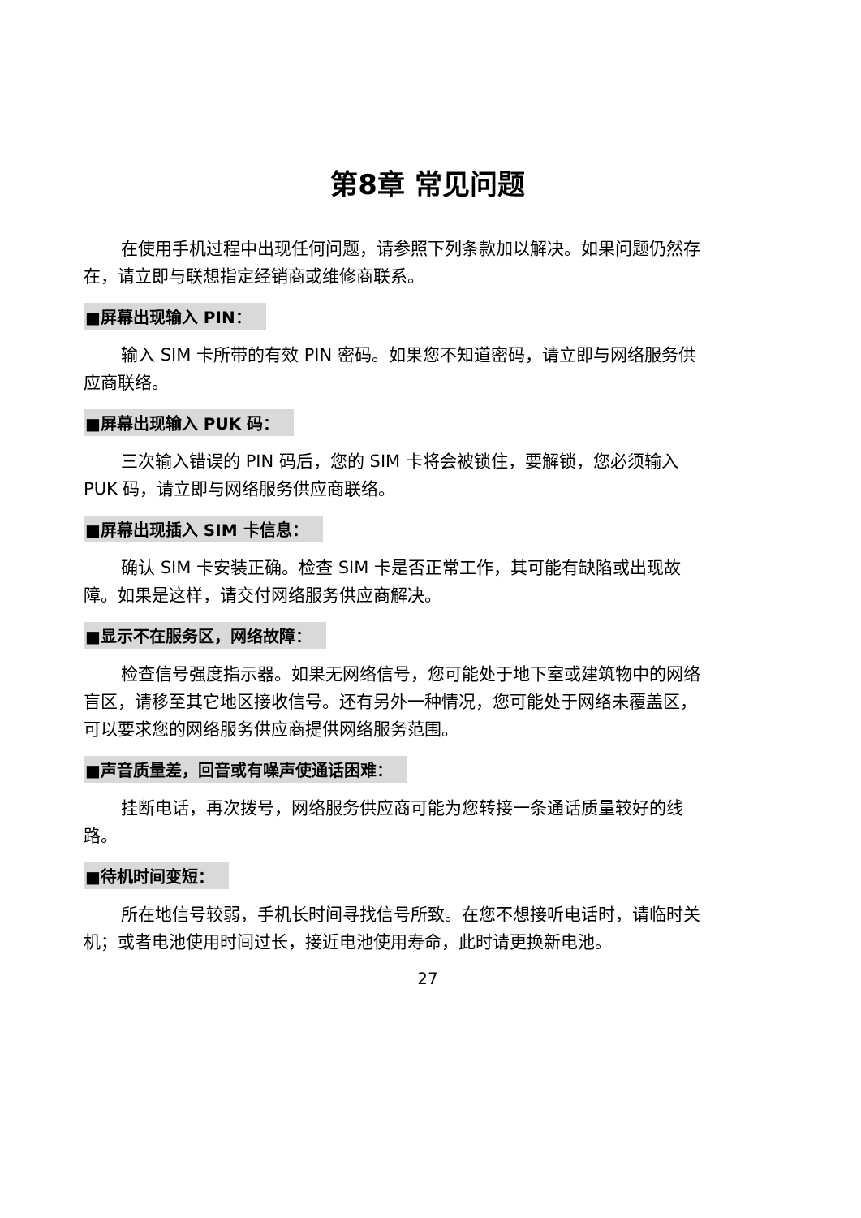第8章 常见问题
在使用手机过程中出现任何问题，请参照下列条款加以解决。如果问题仍然存在，请立即与联想指定经销商或维修商联系。
■屏幕出现输入 PIN：
输入 SIM 卡所带的有效 PIN 密码。如果您不知道密码，请立即与网络服务供应商联络。
■屏幕出现输入 PUK 码：
三次输入错误的 PIN 码后，您的 SIM 卡将会被锁住，要解锁，您必须输入 PUK 码，请立即与网络服务供应商联络。
■屏幕出现插入 SIM 卡信息：
确认 SIM 卡安装正确。检查 SIM 卡是否正常工作，其可能有缺陷或出现故障。如果是这样，请交付网络服务供应商解决。
■显示不在服务区，网络故障：
检查信号强度指示器。如果无网络信号，您可能处于地下室或建筑物中的网络盲区，请移至其它地区接收信号。还有另外一种情况，您可能处于网络未覆盖区，可以要求您的网络服务供应商提供网络服务范围。
■声音质量差，回音或有噪声使通话困难：
挂断电话，再次拨号，网络服务供应商可能为您转接一条通话质量较好的线路。
■待机时间变短：
所在地信号较弱，手机长时间寻找信号所致。在您不想接听电话时，请临时关机；或者电池使用时间过长，接近电池使用寿命，此时请更换新电池。
27